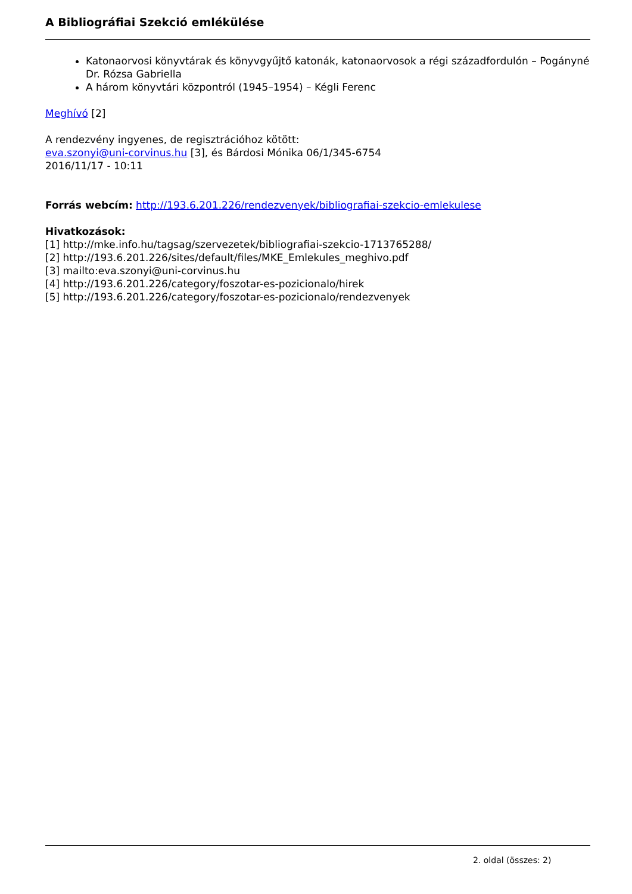A Bibliográfiai Szekció emlékülése
Katonaorvosi könyvtárak és könyvgyűjtő katonák, katonaorvosok a régi századfordulón – Pogányné Dr. Rózsa Gabriella
A három könyvtári központról (1945–1954) – Kégli Ferenc
Meghívó [2]
A rendezvény ingyenes, de regisztrációhoz kötött:
eva.szonyi@uni-corvinus.hu [3], és Bárdosi Mónika 06/1/345-6754
2016/11/17 - 10:11
Forrás webcím: http://193.6.201.226/rendezvenyek/bibliografiai-szekcio-emlekulese
Hivatkozások:
[1] http://mke.info.hu/tagsag/szervezetek/bibliografiai-szekcio-1713765288/
[2] http://193.6.201.226/sites/default/files/MKE_Emlekules_meghivo.pdf
[3] mailto:eva.szonyi@uni-corvinus.hu
[4] http://193.6.201.226/category/foszotar-es-pozicionalo/hirek
[5] http://193.6.201.226/category/foszotar-es-pozicionalo/rendezvenyek
2. oldal (összes: 2)